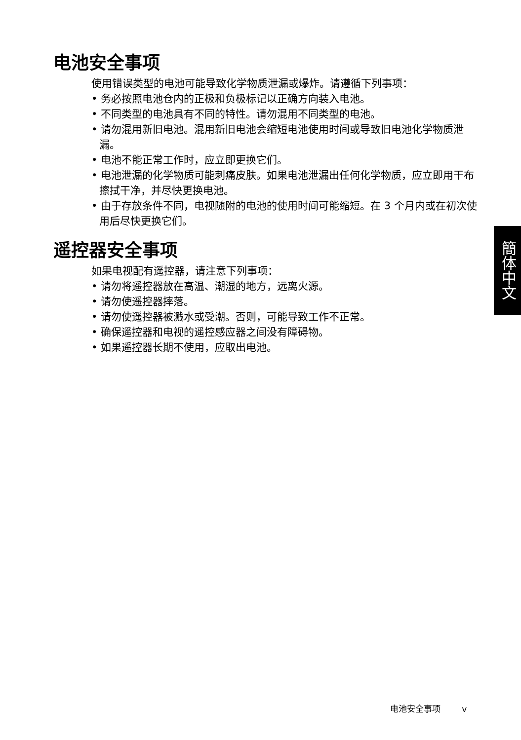电池安全事项
使用错误类型的电池可能导致化学物质泄漏或爆炸。请遵循下列事项：
• 务必按照电池仓内的正极和负极标记以正确方向装入电池。
• 不同类型的电池具有不同的特性。请勿混用不同类型的电池。
• 请勿混用新旧电池。混用新旧电池会缩短电池使用时间或导致旧电池化学物质泄漏。
• 电池不能正常工作时，应立即更换它们。
• 电池泄漏的化学物质可能刺痛皮肤。如果电池泄漏出任何化学物质，应立即用干布擦拭干净，并尽快更换电池。
• 由于存放条件不同，电视随附的电池的使用时间可能缩短。在 3 个月内或在初次使用后尽快更换它们。
遥控器安全事项
如果电视配有遥控器，请注意下列事项：
• 请勿将遥控器放在高温、潮湿的地方，远离火源。
• 请勿使遥控器摔落。
• 请勿使遥控器被溅水或受潮。否则，可能导致工作不正常。
• 确保遥控器和电视的遥控感应器之间没有障碍物。
• 如果遥控器长期不使用，应取出电池。
簡体中文
电池安全事项 v